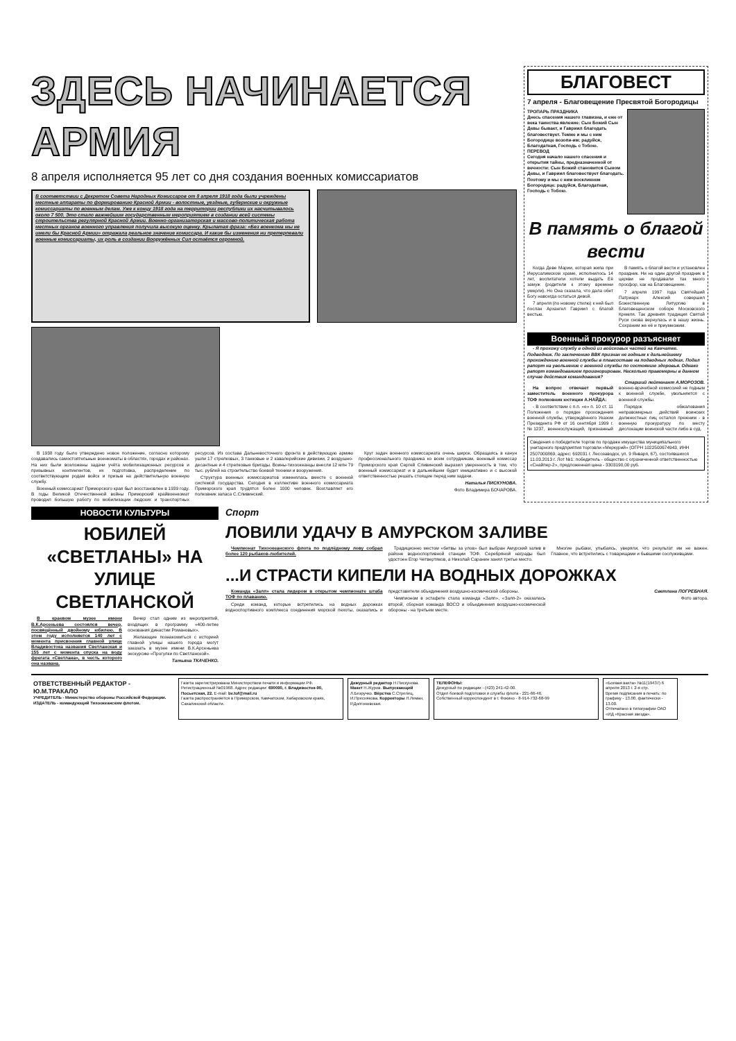ЗДЕСЬ НАЧИНАЕТСЯ АРМИЯ
8 апреля исполняется 95 лет со дня создания военных комиссариатов
В соответствии с Декретом Совета Народных Комиссаров от 8 апреля 1918 года были учреждены местные аппараты по формированию Красной Армии - волостные, уездные, губернские и окружные комиссариаты по военным делам. Уже к концу 1918 года на территории республики их насчитывалось около 7 500. Это стало важнейшим государственным мероприятием в создании всей системы строительства регулярной Красной Армии. Военно-организаторская и массово-политическая работа местных органов военного управления получила высокую оценку. Крылатая фраза: «Без военкома мы не имели бы Красной Армии» отражала реальное значение комиссара. И какие бы изменения ни претерпевали военные комиссариаты, их роль в создании Вооружённых Сил остаётся огромной.
В 1938 году было утверждено новое положение, согласно которому создавались самостоятельные военкоматы в областях, городах и районах. На них были возложены задачи учёта мобилизационных ресурсов и призывных контингентов, их подготовка, распределение по соответствующим родам войск и призыв на действительную военную службу.
Военный комиссариат Приморского края был восстановлен в 1939 году. В годы Великой Отечественной войны Приморский крайвоенкомат проводил большую работу по мобилизации людских и транспортных ресурсов. Из состава Дальневосточного фронта в действующую армию ушли 17 стрелковых, 3 танковые и 2 кавалерийские дивизии, 2 воздушно-десантные и 4 стрелковые бригады. Воины-тихоокеанцы внесли 12 млн 79 тыс. рублей на строительство боевой техники и вооружения.
Структура военных комиссариатов изменялась вместе с военной системой государства. Сегодня в коллективе военного комиссариата Приморского края трудятся более 1000 человек. Возглавляет его полковник запаса С.Сливинский.
Круг задач военного комиссариата очень широк. Обращаясь в канун профессионального праздника ко всем сотрудникам, военный комиссар Приморского края Сергей Сливинский выразил уверенность в том, что военный комиссариат и в дальнейшем будет инициативно и с высокой ответственностью решать стоящие перед ним задачи.
Наталья ПИСКУНОВА.
Фото Владимира БОЧАРОВА.
БЛАГОВЕСТ
7 апреля - Благовещение Пресвятой Богородицы
ТРОПАРЬ ПРАЗДНИКА
Днесь спасения нашего главизна, и еже от века таинства явление: Сын Божий Сын Девы бывает, и Гавриил благодать благовествует. Темже и мы с ним Богородице возопи-им: радуйся, Благодатная, Господь с Тобою.
ПЕРЕВОД
Сегодня начало нашего спасения и открытия тайны, предназначенной от вечности: Сын Божий становится Сыном Девы, и Гавриил благовествует благодать. Поэтому и мы с ним воскликнем Богородице: радуйся, Благодатная, Господь с Тобою.
В память о благой вести
Когда Деве Марии, которая жила при Иерусалимском храме, исполнилось 14 лет, воспитатели хотели выдать Её замуж (родители к этому времени умерли). Но Она сказала, что дала обет Богу навсегда остаться девой.
7 апреля (по новому стилю) к ней был послан Архангел Гавриил с благой вестью.
В память о благой вести и установлен праздник. Ни на один другой праздник в церкви не продавали так много просфор, как на Благовещение.
7 апреля 1997 года Святейший Патриарх Алексий совершил Божественную Литургию в Благовещенском соборе Московского Кремля. Так древняя традиция Святой Руси снова вернулась и в нашу жизнь. Сохраним же её и приумножим.
Военный прокурор разъясняет
- Я прохожу службу в одной из войсковых частей на Камчатке. Подводник. По заключению ВВК признан не годным к дальнейшему прохождению военной службы в плавсоставе на подводных лодках. Подал рапорт на увольнение с военной службы по состоянию здоровья. Однако рапорт командованием проигнорирован. Насколько правомерны в данном случае действия командования?
Старший лейтенант А.МОРОЗОВ.
На вопрос отвечает первый заместитель военного прокурора ТОФ полковник юстиции А.НАЙДА:
- В соответствии с п.п. «е» п. 10 ст. 11 Положения о порядке прохождения военной службы, утверждённого Указом Президента РФ от 16 сентября 1999 г. №1237, военнослужащий, признанный военно-врачебной комиссией не годным к военной службе, увольняется с военной службы.
Порядок обжалования неправомерных действий воинских должностных лиц остался прежним - в военную прокуратуру по месту дислокации воинской части либо в суд.
Сведения о победителе торгов по продаже имущества муниципального унитарного предприятия торговли «Меркурий» (ОГРН 1022500674943, ИНН 2507000869, адрес: 692031 г. Лесозаводск, ул. 9 Января, 67), состоявшихся 11.03.2013 г. Лот №1: победитель - общество с ограниченной ответственностью «Снайпер-2», предложенная цена - 3303190,00 руб.
НОВОСТИ КУЛЬТУРЫ
ЮБИЛЕЙ «СВЕТЛАНЫ» НА УЛИЦЕ СВЕТЛАНСКОЙ
В краевом музее имени В.К.Арсеньева состоялся вечер, посвящённый двойному юбилею. В этом году исполняется 140 лет с момента присвоения главной улице Владивостока названия Светланская и 155 лет с момента спуска на воду фрегата «Светлана», в честь которого она названа.
Вечер стал одним из мероприятий, входящих в программу «400-летие основания династии Романовых».
Желающие познакомиться с историей главной улицы нашего города могут заказать в музее имени В.К.Арсеньева экскурсию «Прогулки по Светланской».
Татьяна ТКАЧЕНКО.
Спорт
ЛОВИЛИ УДАЧУ В АМУРСКОМ ЗАЛИВЕ
Чемпионат Тихоокеанского флота по подлёдному лову собрал более 120 рыбаков-любителей.
Традиционно местом «битвы за улов» был выбран Амурский залив в районе водноспортивной станции ТОФ. Серебряной награды был удостоен Егор Четвертяков, а Николай Саранин занял третье место.
Многие рыбаки, улыбаясь, уверяли, что результат им не важен. Главное, что встретились с товарищами и бывшими сослуживцами.
...И СТРАСТИ КИПЕЛИ НА ВОДНЫХ ДОРОЖКАХ
Команда «Залп» стала лидером в открытом чемпионате штаба ТОФ по плаванию.
Среди команд, которые встретились на водных дорожках водноспортивного комплекса соединения морской пехоты, оказались и представители объединения воздушно-космической обороны.
Чемпионом в эстафете стала команда «Залп», «Залп-2» оказалась второй, сборная команда ВОСО и объединения воздушно-космической обороны - на третьем месте.
Светлана ПОГРЕБНАЯ.
Фото автора.
ОТВЕТСТВЕННЫЙ РЕДАКТОР - Ю.М.ТРАКАЛО
УЧРЕДИТЕЛЬ - Министерство обороны Российской Федерации.
ИЗДАТЕЛЬ - командующий Тихоокеанским флотом.
Газета зарегистрирована Министерством печати и информации РФ. Регистрационный №01968. Адрес редакции: 690090, г. Владивосток-90, Посьетская, 22. E-mail: bv.tof@mail.ru
Газета распространяется в Приморском, Камчатском, Хабаровском краях, Сахалинской области.
Дежурный редактор Н.Пискунова. Макет Н.Журов. Выпускающий Л.Безручко. Вёрстка С.Стрелец, И.Преснякова. Корректоры Л.Леман, Р.Долгоновская.
ТЕЛЕФОНЫ:
Дежурный по редакции - (423) 241-42-00.
Отдел боевой подготовки и службы флота - 221-66-46.
Собственный корреспондент в г. Фокино - 8-914-732-68-99
«Боевая вахта» №11(19437) 6 апреля 2013 г. 2-я стр.
Время подписания в печать: по графику - 13.00, фактически - 13.00.
Отпечатано в типографии ОАО «ИД «Красная звезда».